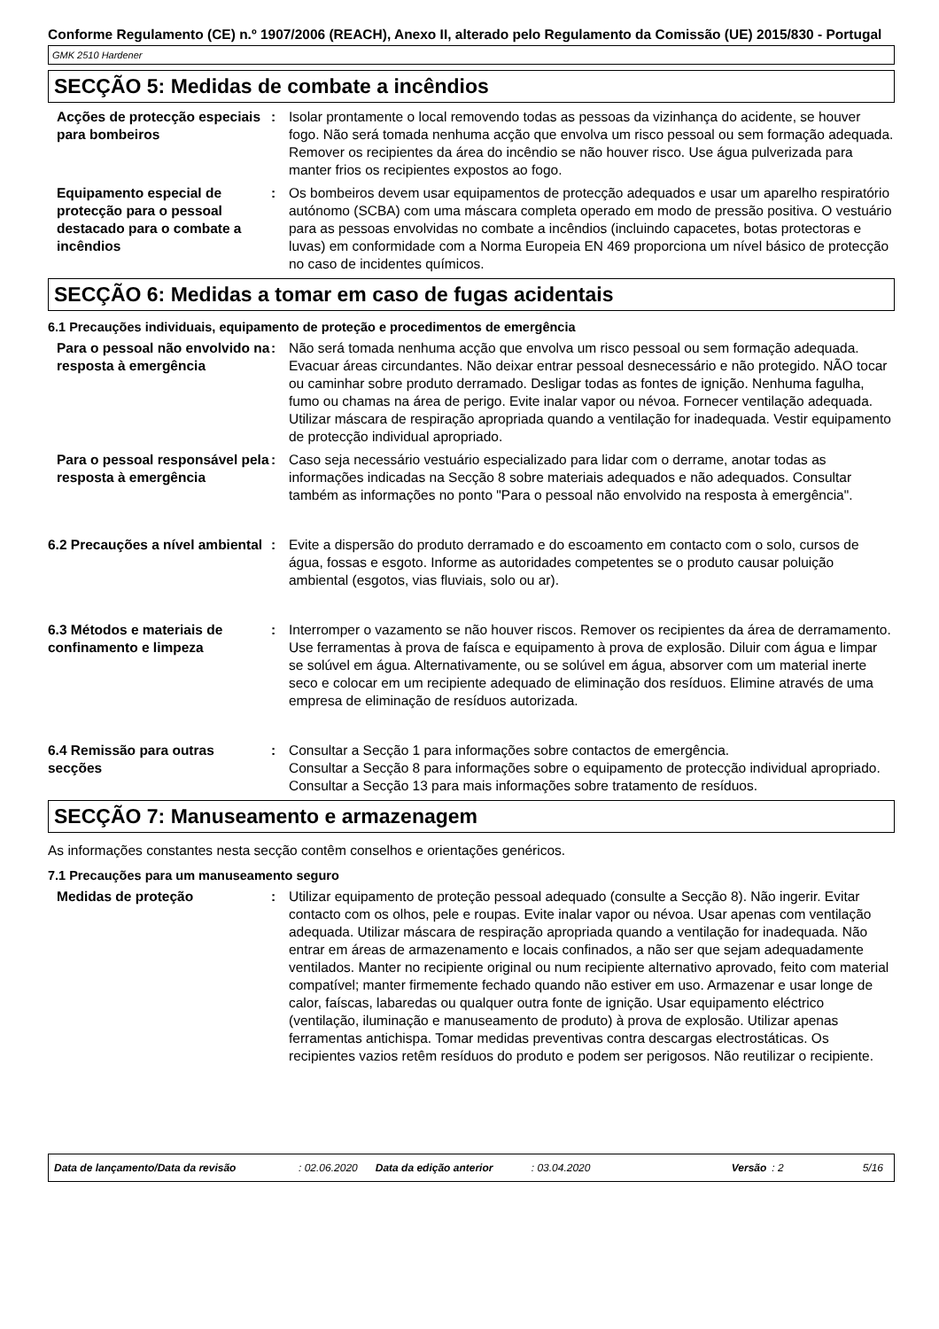Conforme Regulamento (CE) n.º 1907/2006 (REACH), Anexo II, alterado pelo Regulamento da Comissão (UE) 2015/830 - Portugal
GMK 2510 Hardener
SECÇÃO 5: Medidas de combate a incêndios
Acções de protecção especiais para bombeiros
: Isolar prontamente o local removendo todas as pessoas da vizinhança do acidente, se houver fogo. Não será tomada nenhuma acção que envolva um risco pessoal ou sem formação adequada. Remover os recipientes da área do incêndio se não houver risco. Use água pulverizada para manter frios os recipientes expostos ao fogo.
Equipamento especial de protecção para o pessoal destacado para o combate a incêndios
: Os bombeiros devem usar equipamentos de protecção adequados e usar um aparelho respiratório autónomo (SCBA) com uma máscara completa operado em modo de pressão positiva. O vestuário para as pessoas envolvidas no combate a incêndios (incluindo capacetes, botas protectoras e luvas) em conformidade com a Norma Europeia EN 469 proporciona um nível básico de protecção no caso de incidentes químicos.
SECÇÃO 6: Medidas a tomar em caso de fugas acidentais
6.1 Precauções individuais, equipamento de proteção e procedimentos de emergência
Para o pessoal não envolvido na resposta à emergência
: Não será tomada nenhuma acção que envolva um risco pessoal ou sem formação adequada. Evacuar áreas circundantes. Não deixar entrar pessoal desnecessário e não protegido. NÃO tocar ou caminhar sobre produto derramado. Desligar todas as fontes de ignição. Nenhuma fagulha, fumo ou chamas na área de perigo. Evite inalar vapor ou névoa. Fornecer ventilação adequada. Utilizar máscara de respiração apropriada quando a ventilação for inadequada. Vestir equipamento de protecção individual apropriado.
Para o pessoal responsável pela resposta à emergência
: Caso seja necessário vestuário especializado para lidar com o derrame, anotar todas as informações indicadas na Secção 8 sobre materiais adequados e não adequados. Consultar também as informações no ponto "Para o pessoal não envolvido na resposta à emergência".
6.2 Precauções a nível ambiental
: Evite a dispersão do produto derramado e do escoamento em contacto com o solo, cursos de água, fossas e esgoto. Informe as autoridades competentes se o produto causar poluição ambiental (esgotos, vias fluviais, solo ou ar).
6.3 Métodos e materiais de confinamento e limpeza
: Interromper o vazamento se não houver riscos. Remover os recipientes da área de derramamento. Use ferramentas à prova de faísca e equipamento à prova de explosão. Diluir com água e limpar se solúvel em água. Alternativamente, ou se solúvel em água, absorver com um material inerte seco e colocar em um recipiente adequado de eliminação dos resíduos. Elimine através de uma empresa de eliminação de resíduos autorizada.
6.4 Remissão para outras secções
: Consultar a Secção 1 para informações sobre contactos de emergência.
Consultar a Secção 8 para informações sobre o equipamento de protecção individual apropriado.
Consultar a Secção 13 para mais informações sobre tratamento de resíduos.
SECÇÃO 7: Manuseamento e armazenagem
As informações constantes nesta secção contêm conselhos e orientações genéricos.
7.1 Precauções para um manuseamento seguro
Medidas de proteção : Utilizar equipamento de proteção pessoal adequado (consulte a Secção 8). Não ingerir. Evitar contacto com os olhos, pele e roupas. Evite inalar vapor ou névoa. Usar apenas com ventilação adequada. Utilizar máscara de respiração apropriada quando a ventilação for inadequada. Não entrar em áreas de armazenamento e locais confinados, a não ser que sejam adequadamente ventilados. Manter no recipiente original ou num recipiente alternativo aprovado, feito com material compatível; manter firmemente fechado quando não estiver em uso. Armazenar e usar longe de calor, faíscas, labaredas ou qualquer outra fonte de ignição. Usar equipamento eléctrico (ventilação, iluminação e manuseamento de produto) à prova de explosão. Utilizar apenas ferramentas antichispa. Tomar medidas preventivas contra descargas electrostáticas. Os recipientes vazios retêm resíduos do produto e podem ser perigosos. Não reutilizar o recipiente.
Data de lançamento/Data da revisão: 02.06.2020 Data da edição anterior: 03.04.2020 Versão: 2 5/16